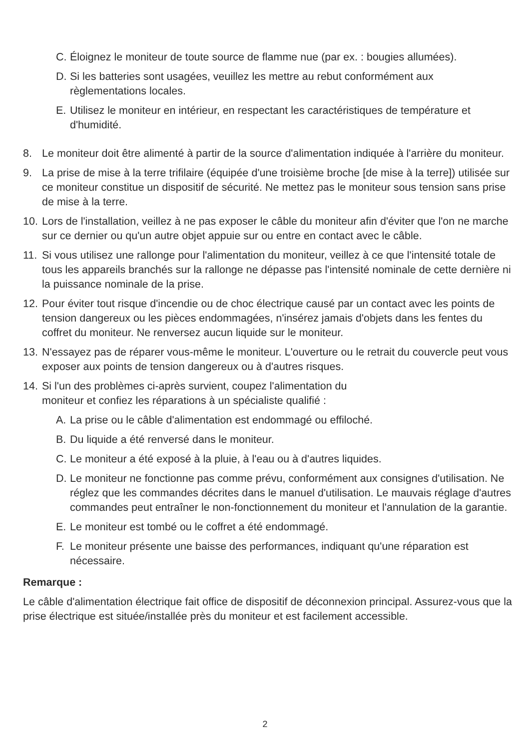C. Éloignez le moniteur de toute source de flamme nue (par ex. : bougies allumées).
D. Si les batteries sont usagées, veuillez les mettre au rebut conformément aux règlementations locales.
E. Utilisez le moniteur en intérieur, en respectant les caractéristiques de température et d'humidité.
8. Le moniteur doit être alimenté à partir de la source d'alimentation indiquée à l'arrière du moniteur.
9. La prise de mise à la terre trifilaire (équipée d'une troisième broche [de mise à la terre]) utilisée sur ce moniteur constitue un dispositif de sécurité. Ne mettez pas le moniteur sous tension sans prise de mise à la terre.
10. Lors de l'installation, veillez à ne pas exposer le câble du moniteur afin d'éviter que l'on ne marche sur ce dernier ou qu'un autre objet appuie sur ou entre en contact avec le câble.
11. Si vous utilisez une rallonge pour l'alimentation du moniteur, veillez à ce que l'intensité totale de tous les appareils branchés sur la rallonge ne dépasse pas l'intensité nominale de cette dernière ni la puissance nominale de la prise.
12. Pour éviter tout risque d'incendie ou de choc électrique causé par un contact avec les points de tension dangereux ou les pièces endommagées, n'insérez jamais d'objets dans les fentes du coffret du moniteur. Ne renversez aucun liquide sur le moniteur.
13. N'essayez pas de réparer vous-même le moniteur. L'ouverture ou le retrait du couvercle peut vous exposer aux points de tension dangereux ou à d'autres risques.
14. Si l'un des problèmes ci-après survient, coupez l'alimentation du
moniteur et confiez les réparations à un spécialiste qualifié :
A. La prise ou le câble d'alimentation est endommagé ou effiloché.
B. Du liquide a été renversé dans le moniteur.
C. Le moniteur a été exposé à la pluie, à l'eau ou à d'autres liquides.
D. Le moniteur ne fonctionne pas comme prévu, conformément aux consignes d'utilisation. Ne réglez que les commandes décrites dans le manuel d'utilisation. Le mauvais réglage d'autres commandes peut entraîner le non-fonctionnement du moniteur et l'annulation de la garantie.
E. Le moniteur est tombé ou le coffret a été endommagé.
F. Le moniteur présente une baisse des performances, indiquant qu'une réparation est nécessaire.
Remarque :
Le câble d'alimentation électrique fait office de dispositif de déconnexion principal. Assurez-vous que la prise électrique est située/installée près du moniteur et est facilement accessible.
2